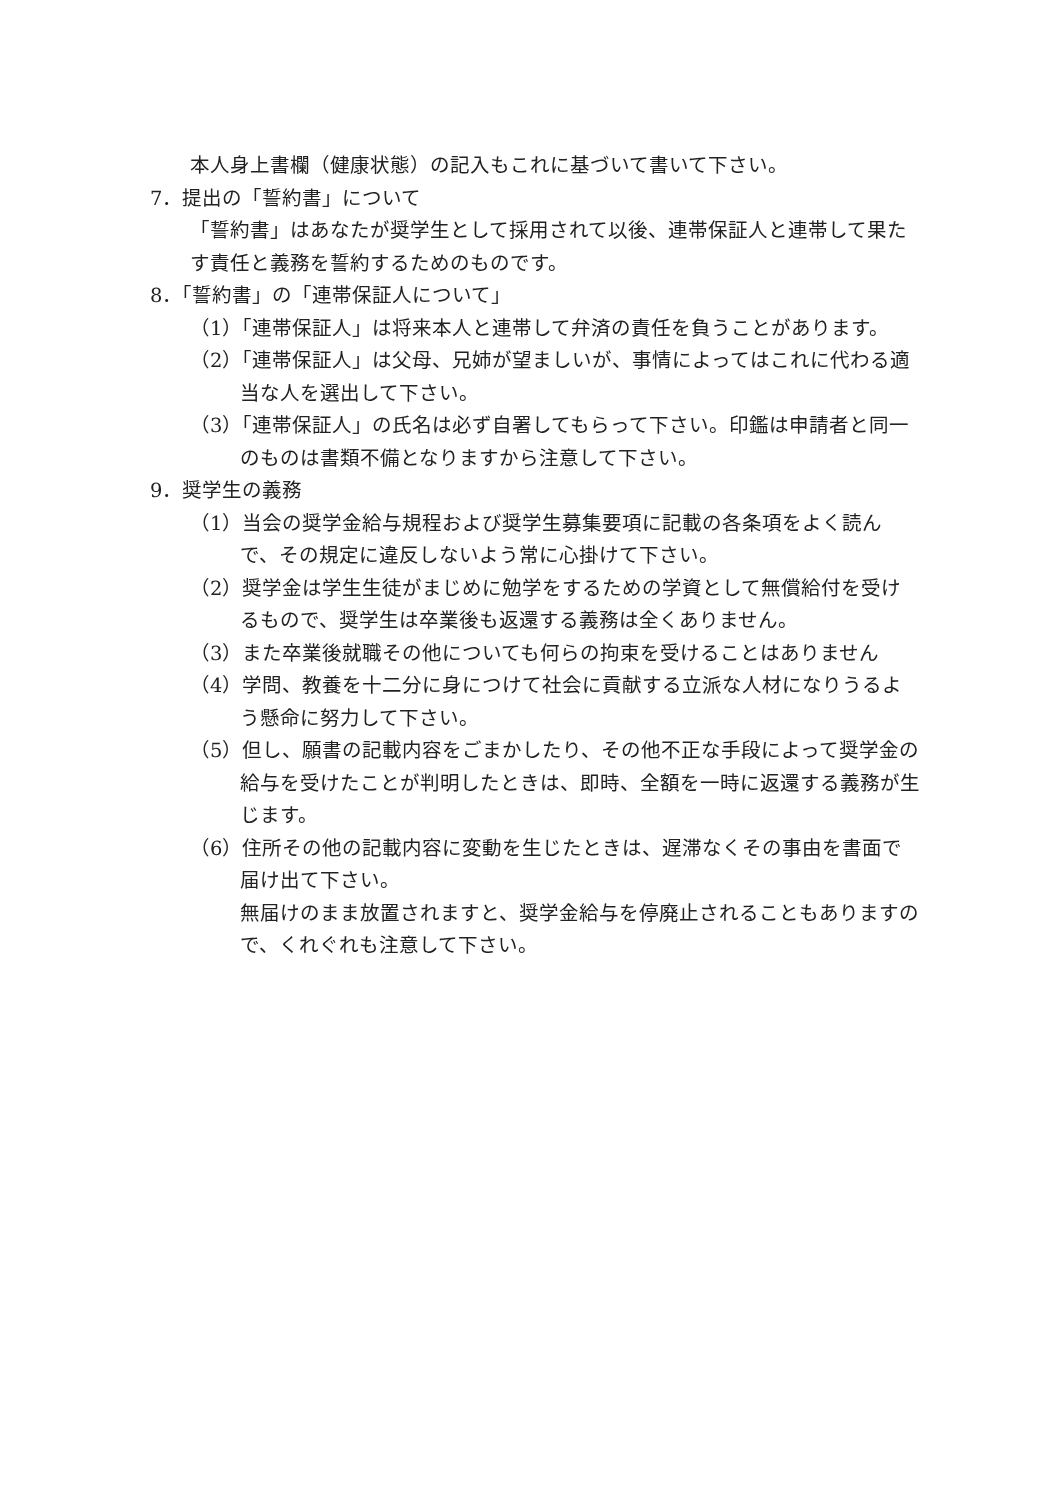本人身上書欄（健康状態）の記入もこれに基づいて書いて下さい。
7．提出の「誓約書」について
「誓約書」はあなたが奨学生として採用されて以後、連帯保証人と連帯して果たす責任と義務を誓約するためのものです。
8．「誓約書」の「連帯保証人について」
（1）「連帯保証人」は将来本人と連帯して弁済の責任を負うことがあります。
（2）「連帯保証人」は父母、兄姉が望ましいが、事情によってはこれに代わる適当な人を選出して下さい。
（3）「連帯保証人」の氏名は必ず自署してもらって下さい。印鑑は申請者と同一のものは書類不備となりますから注意して下さい。
9．奨学生の義務
（1）当会の奨学金給与規程および奨学生募集要項に記載の各条項をよく読んで、その規定に違反しないよう常に心掛けて下さい。
（2）奨学金は学生生徒がまじめに勉学をするための学資として無償給付を受けるもので、奨学生は卒業後も返還する義務は全くありません。
（3）また卒業後就職その他についても何らの拘束を受けることはありません
（4）学問、教養を十二分に身につけて社会に貢献する立派な人材になりうるよう懸命に努力して下さい。
（5）但し、願書の記載内容をごまかしたり、その他不正な手段によって奨学金の給与を受けたことが判明したときは、即時、全額を一時に返還する義務が生じます。
（6）住所その他の記載内容に変動を生じたときは、遅滞なくその事由を書面で届け出て下さい。
無届けのまま放置されますと、奨学金給与を停廃止されることもありますので、くれぐれも注意して下さい。